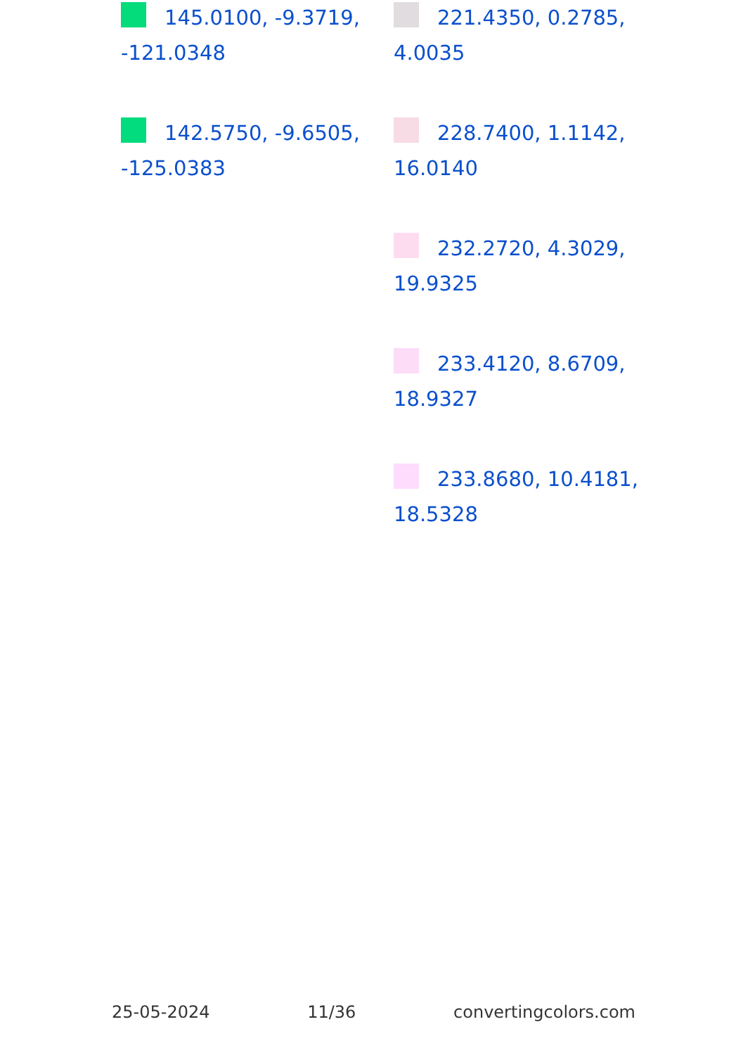145.0100, -9.3719, -121.0348
142.5750, -9.6505, -125.0383
221.4350, 0.2785, 4.0035
228.7400, 1.1142, 16.0140
232.2720, 4.3029, 19.9325
233.4120, 8.6709, 18.9327
233.8680, 10.4181, 18.5328
25-05-2024 11/36 convertingcolors.com